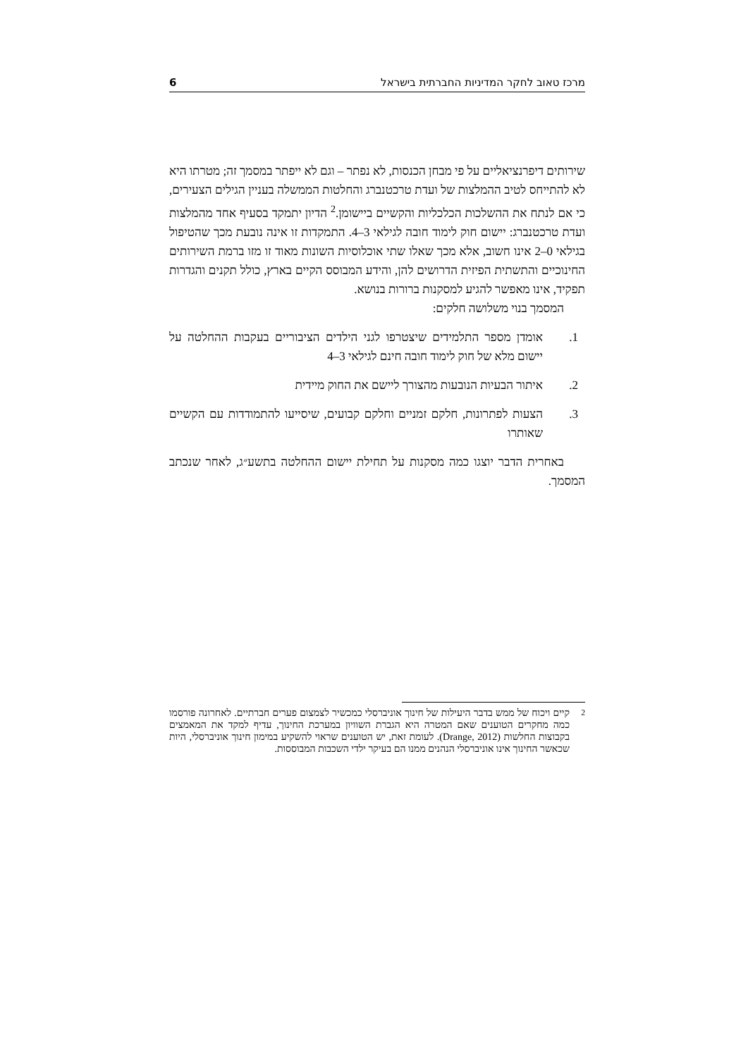מרכז טאוב לחקר המדיניות החברתית בישראל 6
שירותים דיפרנציאליים על פי מבחן הכנסות, לא נפתר – וגם לא ייפתר במסמך זה; מטרתו היא לא להתייחס לטיב ההמלצות של ועדת טרכטנברג והחלטות הממשלה בעניין הגילים הצעירים, כי אם לנתח את ההשלכות הכלכליות והקשיים ביישומן.<sup>2</sup> הדיון יתמקד בסעיף אחד מהמלצות ועדת טרכטנברג: יישום חוק לימוד חובה לגילאי 3–4. התמקדות זו אינה נובעת מכך שהטיפול בגילאי 0–2 אינו חשוב, אלא מכך שאלו שתי אוכלוסיות השונות מאוד זו מזו ברמת השירותים החינוכיים והתשתית הפיזית הדרושים להן, והידע המבוסס הקיים בארץ, כולל תקנים והגדרות תפקיד, אינו מאפשר להגיע למסקנות ברורות בנושא.
המסמך בנוי משלושה חלקים:
1. אומדן מספר התלמידים שיצטרפו לגני הילדים הציבוריים בעקבות ההחלטה על יישום מלא של חוק לימוד חובה חינם לגילאי 3–4
2. איתור הבעיות הנובעות מהצורך ליישם את החוק מיידית
3. הצעות לפתרונות, חלקם זמניים וחלקם קבועים, שיסייעו להתמודדות עם הקשיים שאותרו
באחרית הדבר יוצגו כמה מסקנות על תחילת יישום ההחלטה בתשע״ג, לאחר שנכתב המסמך.
<sup>2</sup> קיים ויכוח של ממש בדבר היעילות של חינוך אוניברסלי כמכשיר לצמצום פערים חברתיים. לאחרונה פורסמו כמה מחקרים הטוענים שאם המטרה היא הגברת השוויון במערכת החינוך, עדיף למקד את המאמצים בקבוצות החלשות (Drange, 2012). לעומת זאת, יש הטוענים שראוי להשקיע במימון חינוך אוניברסלי, היות שכאשר החינוך אינו אוניברסלי הנהנים ממנו הם בעיקר ילדי השכבות המבוססות.